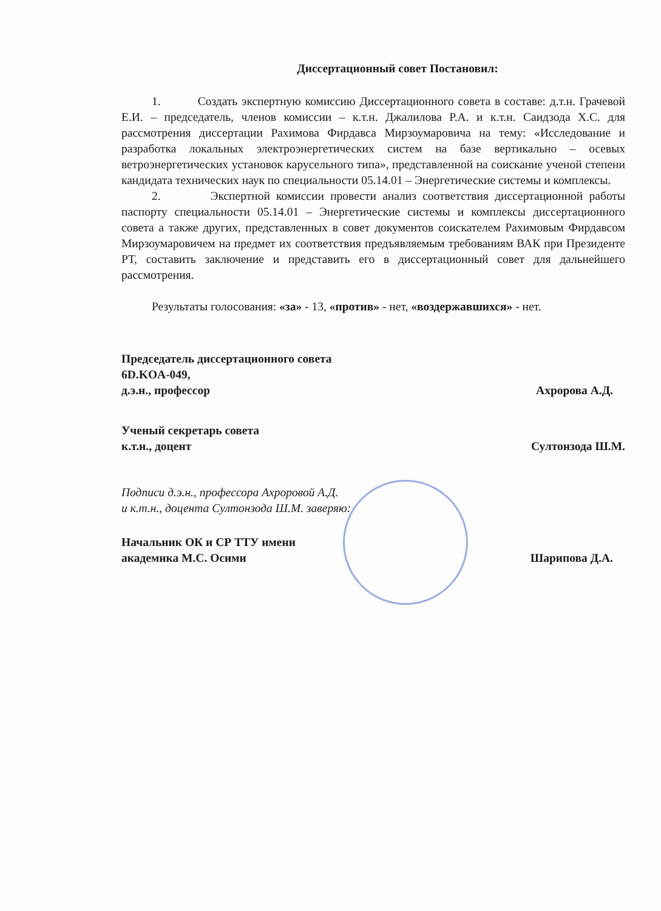Диссертационный совет Постановил:
1. Создать экспертную комиссию Диссертационного совета в составе: д.т.н. Грачевой Е.И. – председатель, членов комиссии – к.т.н. Джалилова Р.А. и к.т.н. Саидзода Х.С. для рассмотрения диссертации Рахимова Фирдавса Мирзоумаровича на тему: «Исследование и разработка локальных электроэнергетических систем на базе вертикально – осевых ветроэнергетических установок карусельного типа», представленной на соискание ученой степени кандидата технических наук по специальности 05.14.01 – Энергетические системы и комплексы.
2. Экспертной комиссии провести анализ соответствия диссертационной работы паспорту специальности 05.14.01 – Энергетические системы и комплексы диссертационного совета а также других, представленных в совет документов соискателем Рахимовым Фирдавсом Мирзоумаровичем на предмет их соответствия предъявляемым требованиям ВАК при Президенте РТ, составить заключение и представить его в диссертационный совет для дальнейшего рассмотрения.
Результаты голосования: «за» - 13, «против» - нет, «воздержавшихся» - нет.
Председатель диссертационного совета
6D.KOA-049,
д.э.н., профессор
Ахророва А.Д.
Ученый секретарь совета
к.т.н., доцент
Султонзода Ш.М.
Подписи д.э.н., профессора Ахроровой А.Д.
и к.т.н., доцента Султонзода Ш.М. заверяю:
Начальник ОК и СР ТТУ имени
академика М.С. Осими
Шарипова Д.А.